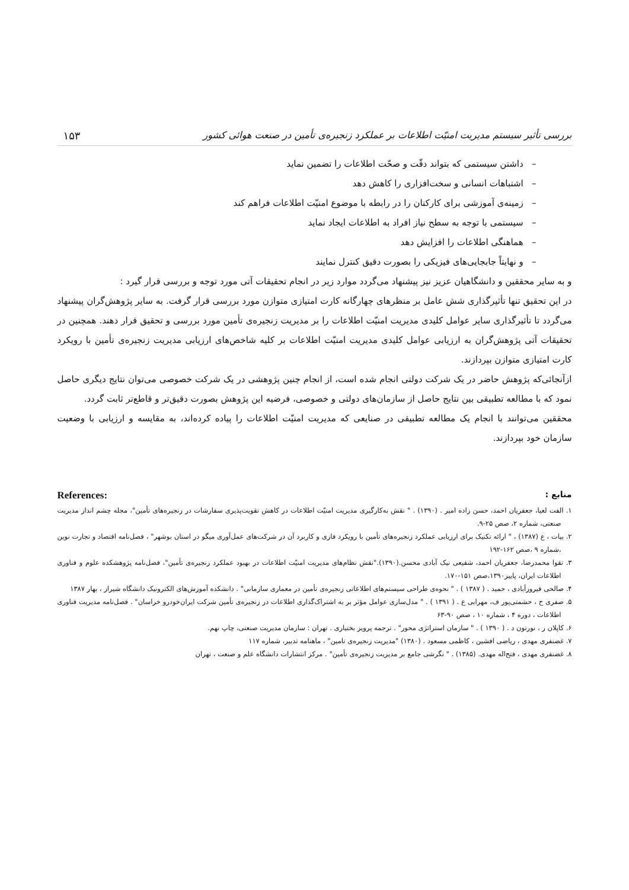بررسی تأثیر سیستم مدیریت امنیّت اطلاعات بر عملکرد زنجیره‌ی تأمین در صنعت هوائی کشور ۱۵۳
– داشتن سیستمی که بتواند دقّت و صحّت اطلاعات را تضمین نماید
– اشتباهات انسانی و سخت‌افزاری را کاهش دهد
– زمینه‌ی آموزشی برای کارکنان را در رابطه با موضوع امنیّت اطلاعات فراهم کند
– سیستمی با توجه به سطح نیاز افراد به اطلاعات ایجاد نماید
– هماهنگی اطلاعات را افزایش دهد
– و نهایتاً جابجایی‌های فیزیکی را بصورت دقیق کنترل نمایند
و به سایر محققین و دانشگاهیان عزیز نیز پیشنهاد می‌گردد موارد زیر در انجام تحقیقات آتی مورد توجه و بررسی قرار گیرد :
در این تحقیق تنها تأثیرگذاری شش عامل بر منظرهای چهارگانه کارت امتیازی متوازن مورد بررسی قرار گرفت. به سایر پژوهش‌گران پیشنهاد می‌گردد تا تأثیرگذاری سایر عوامل کلیدی مدیریت امنیّت اطلاعات را بر مدیریت زنجیره‌ی تأمین مورد بررسی و تحقیق قرار دهند. همچنین در تحقیقات آتی پژوهش‌گران به ارزیابی عوامل کلیدی مدیریت امنیّت اطلاعات بر کلیه شاخص‌های ارزیابی مدیریت زنجیره‌ی تأمین با رویکرد کارت امتیازی متوازن بپردازند.
ازآنجائی‌که پژوهش حاضر در یک شرکت دولتی انجام شده است، از انجام چنین پژوهشی در یک شرکت خصوصی می‌توان نتایج دیگری حاصل نمود که با مطالعه تطبیقی بین نتایج حاصل از سازمان‌های دولتی و خصوصی، فرضیه این پژوهش بصورت دقیق‌تر و قاطع‌تر ثابت گردد.
محققین می‌توانند با انجام یک مطالعه تطبیقی در صنایعی که مدیریت امنیّت اطلاعات را پیاده کرده‌اند، به مقایسه و ارزیابی با وضعیت سازمان خود بپردازند.
منابع : References:
۱. الفت لعیا، جعفریان احمد، حسن زاده امیر . (۱۳۹۰) . " نقش به‌کارگیری مدیریت امنیّت اطلاعات در کاهش تقویت‌پذیری سفارشات در زنجیره‌های تأمین"، مجله چشم انداز مدیریت صنعتی، شماره ۲، صص ۲۵-۹.
۲. بیات ، ع (۱۳۸۷) ، " ارائه تکنیک برای ارزیابی عملکرد زنجیره‌های تأمین با رویکرد فازی و کاربرد آن در شرکت‌های عمل‌آوری میگو در استان بوشهر" ، فصل‌نامه اقتصاد و تجارت نوین ،شماره ۹ ،صص ۱۶۲-۱۹۲
۳. تقوا محمدرضا، جعفریان احمد، شفیعی نیک آبادی محسن.(۱۳۹۰)."نقش نظام‌های مدیریت امنیّت اطلاعات در بهبود عملکرد زنجیره‌ی تأمین"، فصل‌نامه پژوهشکده علوم و فناوری اطلاعات ایران، پاییز۱۳۹۰،صص ۱۵۱-۱۷۰.
۴. صالحی فیروزآبادی ، حمید . ( ۱۳۸۷ ) . " نحوه‌ی طراحی سیستم‌های اطلاعاتی زنجیره‌ی تأمین در معماری سازمانی" . دانشکده آموزش‌های الکترونیک دانشگاه شیراز ، بهار ۱۳۸۷
۵. صفری ح ، حشمتی‌پور ف، مهرابی ع . ( ۱۳۹۱ ) . " مدل‌سازی عوامل مؤثر بر به اشتراک‌گذاری اطلاعات در زنجیره‌ی تأمین شرکت ایران‌خودرو خراسان" . فصل‌نامه مدیریت فناوری اطلاعات ، دوره ۴ ، شماره ۱۰ ، صص ۹۰-۶۳
۶. کاپلان ر ، نورتون د . ( ۱۳۹۰ ) . " سازمان استراتژی محور" . ترجمه پرویز بختیاری . تهران : سازمان مدیریت صنعتی، چاپ نهم.
۷. غضنفری مهدی ، ریاضی افشین ، کاظمی مسعود . (۱۳۸۰) "مدیریت زنجیره‌ی تامین" ، ماهنامه تدبیر، شماره ۱۱۷
۸. غضنفری مهدی ، فتح‌اله مهدی. (۱۳۸۵) . " نگرشی جامع بر مدیریت زنجیره‌ی تأمین" . مرکز انتشارات دانشگاه علم و صنعت ، تهران